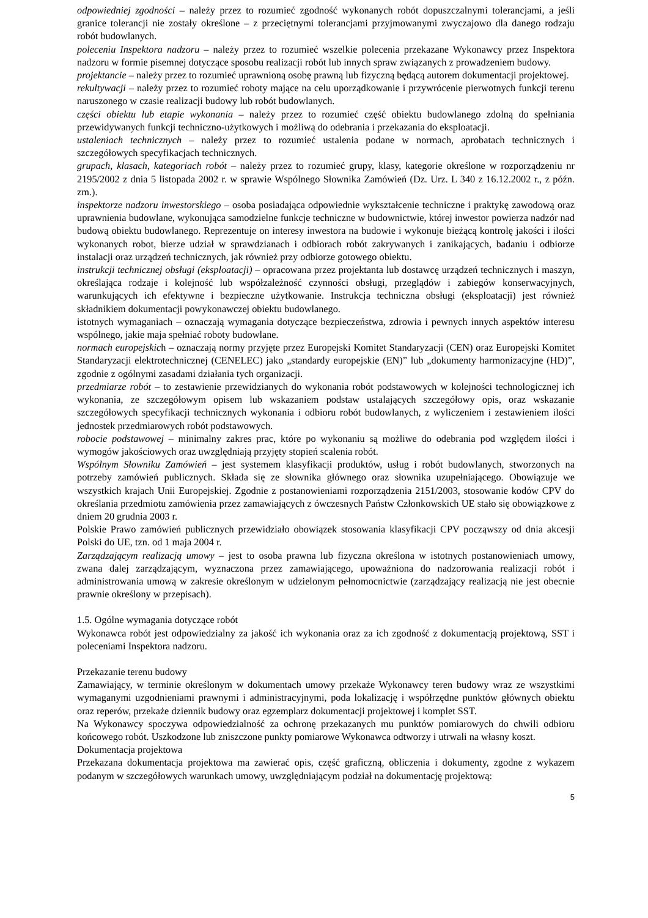odpowiedniej zgodności – należy przez to rozumieć zgodność wykonanych robót dopuszczalnymi tolerancjami, a jeśli granice tolerancji nie zostały określone – z przeciętnymi tolerancjami przyjmowanymi zwyczajowo dla danego rodzaju robót budowlanych.
poleceniu Inspektora nadzoru – należy przez to rozumieć wszelkie polecenia przekazane Wykonawcy przez Inspektora nadzoru w formie pisemnej dotyczące sposobu realizacji robót lub innych spraw związanych z prowadzeniem budowy.
projektancie – należy przez to rozumieć uprawnioną osobę prawną lub fizyczną będącą autorem dokumentacji projektowej.
rekultywacji – należy przez to rozumieć roboty mające na celu uporządkowanie i przywrócenie pierwotnych funkcji terenu naruszonego w czasie realizacji budowy lub robót budowlanych.
części obiektu lub etapie wykonania – należy przez to rozumieć część obiektu budowlanego zdolną do spełniania przewidywanych funkcji techniczno-użytkowych i możliwą do odebrania i przekazania do eksploatacji.
ustaleniach technicznych – należy przez to rozumieć ustalenia podane w normach, aprobatach technicznych i szczegółowych specyfikacjach technicznych.
grupach, klasach, kategoriach robót – należy przez to rozumieć grupy, klasy, kategorie określone w rozporządzeniu nr 2195/2002 z dnia 5 listopada 2002 r. w sprawie Wspólnego Słownika Zamówień (Dz. Urz. L 340 z 16.12.2002 r., z późn. zm.).
inspektorze nadzoru inwestorskiego – osoba posiadająca odpowiednie wykształcenie techniczne i praktykę zawodową oraz uprawnienia budowlane, wykonująca samodzielne funkcje techniczne w budownictwie, której inwestor powierza nadzór nad budową obiektu budowlanego. Reprezentuje on interesy inwestora na budowie i wykonuje bieżącą kontrolę jakości i ilości wykonanych robot, bierze udział w sprawdzianach i odbiorach robót zakrywanych i zanikających, badaniu i odbiorze instalacji oraz urządzeń technicznych, jak również przy odbiorze gotowego obiektu.
instrukcji technicznej obsługi (eksploatacji) – opracowana przez projektanta lub dostawcę urządzeń technicznych i maszyn, określająca rodzaje i kolejność lub współzależność czynności obsługi, przeglądów i zabiegów konserwacyjnych, warunkujących ich efektywne i bezpieczne użytkowanie. Instrukcja techniczna obsługi (eksploatacji) jest również składnikiem dokumentacji powykonawczej obiektu budowlanego.
istotnych wymaganiach – oznaczają wymagania dotyczące bezpieczeństwa, zdrowia i pewnych innych aspektów interesu wspólnego, jakie maja spełniać roboty budowlane.
normach europejskich – oznaczają normy przyjęte przez Europejski Komitet Standaryzacji (CEN) oraz Europejski Komitet Standaryzacji elektrotechnicznej (CENELEC) jako „standardy europejskie (EN)” lub „dokumenty harmonizacyjne (HD)”, zgodnie z ogólnymi zasadami działania tych organizacji.
przedmiarze robót – to zestawienie przewidzianych do wykonania robót podstawowych w kolejności technologicznej ich wykonania, ze szczegółowym opisem lub wskazaniem podstaw ustalających szczegółowy opis, oraz wskazanie szczegółowych specyfikacji technicznych wykonania i odbioru robót budowlanych, z wyliczeniem i zestawieniem ilości jednostek przedmiarowych robót podstawowych.
robocie podstawowej – minimalny zakres prac, które po wykonaniu są możliwe do odebrania pod względem ilości i wymogów jakościowych oraz uwzględniają przyjęty stopień scalenia robót.
Wspólnym Słowniku Zamówień – jest systemem klasyfikacji produktów, usług i robót budowlanych, stworzonych na potrzeby zamówień publicznych. Składa się ze słownika głównego oraz słownika uzupełniającego. Obowiązuje we wszystkich krajach Unii Europejskiej. Zgodnie z postanowieniami rozporządzenia 2151/2003, stosowanie kodów CPV do określania przedmiotu zamówienia przez zamawiających z ówczesnych Państw Członkowskich UE stało się obowiązkowe z dniem 20 grudnia 2003 r.
Polskie Prawo zamówień publicznych przewidziało obowiązek stosowania klasyfikacji CPV począwszy od dnia akcesji Polski do UE, tzn. od 1 maja 2004 r.
Zarządzającym realizacją umowy – jest to osoba prawna lub fizyczna określona w istotnych postanowieniach umowy, zwana dalej zarządzającym, wyznaczona przez zamawiającego, upoważniona do nadzorowania realizacji robót i administrowania umową w zakresie określonym w udzielonym pełnomocnictwie (zarządzający realizacją nie jest obecnie prawnie określony w przepisach).
1.5. Ogólne wymagania dotyczące robót
Wykonawca robót jest odpowiedzialny za jakość ich wykonania oraz za ich zgodność z dokumentacją projektową, SST i poleceniami Inspektora nadzoru.
Przekazanie terenu budowy
Zamawiający, w terminie określonym w dokumentach umowy przekaże Wykonawcy teren budowy wraz ze wszystkimi wymaganymi uzgodnieniami prawnymi i administracyjnymi, poda lokalizację i współrzędne punktów głównych obiektu oraz reperów, przekaże dziennik budowy oraz egzemplarz dokumentacji projektowej i komplet SST.
Na Wykonawcy spoczywa odpowiedzialność za ochronę przekazanych mu punktów pomiarowych do chwili odbioru końcowego robót. Uszkodzone lub zniszczone punkty pomiarowe Wykonawca odtworzy i utrwali na własny koszt.
Dokumentacja projektowa
Przekazana dokumentacja projektowa ma zawierać opis, część graficzną, obliczenia i dokumenty, zgodne z wykazem podanym w szczegółowych warunkach umowy, uwzględniającym podział na dokumentację projektową:
5